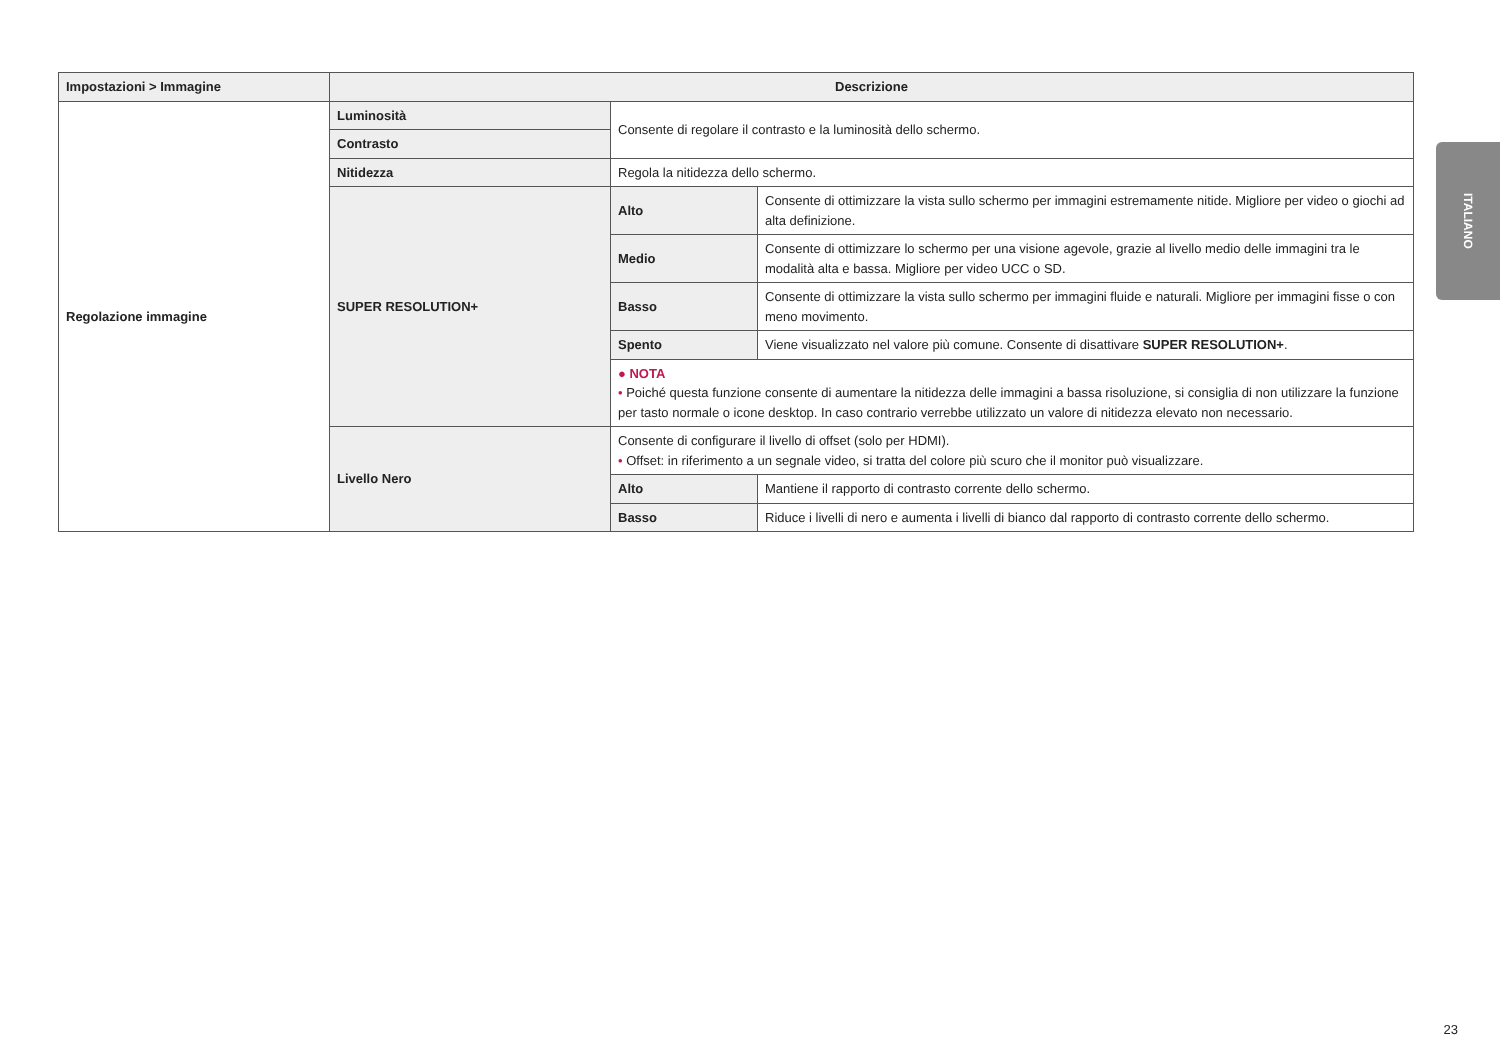| Impostazioni > Immagine | Descrizione | | |
| --- | --- | --- | --- |
| Regolazione immagine | Luminosità | Consente di regolare il contrasto e la luminosità dello schermo. | |
| | Contrasto | | |
| | Nitidezza | Regola la nitidezza dello schermo. | |
| | SUPER RESOLUTION+ | Alto | Consente di ottimizzare la vista sullo schermo per immagini estremamente nitide. Migliore per video o giochi ad alta definizione. |
| | | Medio | Consente di ottimizzare lo schermo per una visione agevole, grazie al livello medio delle immagini tra le modalità alta e bassa. Migliore per video UCC o SD. |
| | | Basso | Consente di ottimizzare la vista sullo schermo per immagini fluide e naturali. Migliore per immagini fisse o con meno movimento. |
| | | Spento | Viene visualizzato nel valore più comune. Consente di disattivare SUPER RESOLUTION+ . |
| | | ● NOTA • Poiché questa funzione consente di aumentare la nitidezza delle immagini a bassa risoluzione, si consiglia di non utilizzare la funzione per tasto normale o icone desktop. In caso contrario verrebbe utilizzato un valore di nitidezza elevato non necessario. | |
| | Livello Nero | Consente di configurare il livello di offset (solo per HDMI). • Offset: in riferimento a un segnale video, si tratta del colore più scuro che il monitor può visualizzare. | |
| | | Alto | Mantiene il rapporto di contrasto corrente dello schermo. |
| | | Basso | Riduce i livelli di nero e aumenta i livelli di bianco dal rapporto di contrasto corrente dello schermo. |
ITALIANO
23